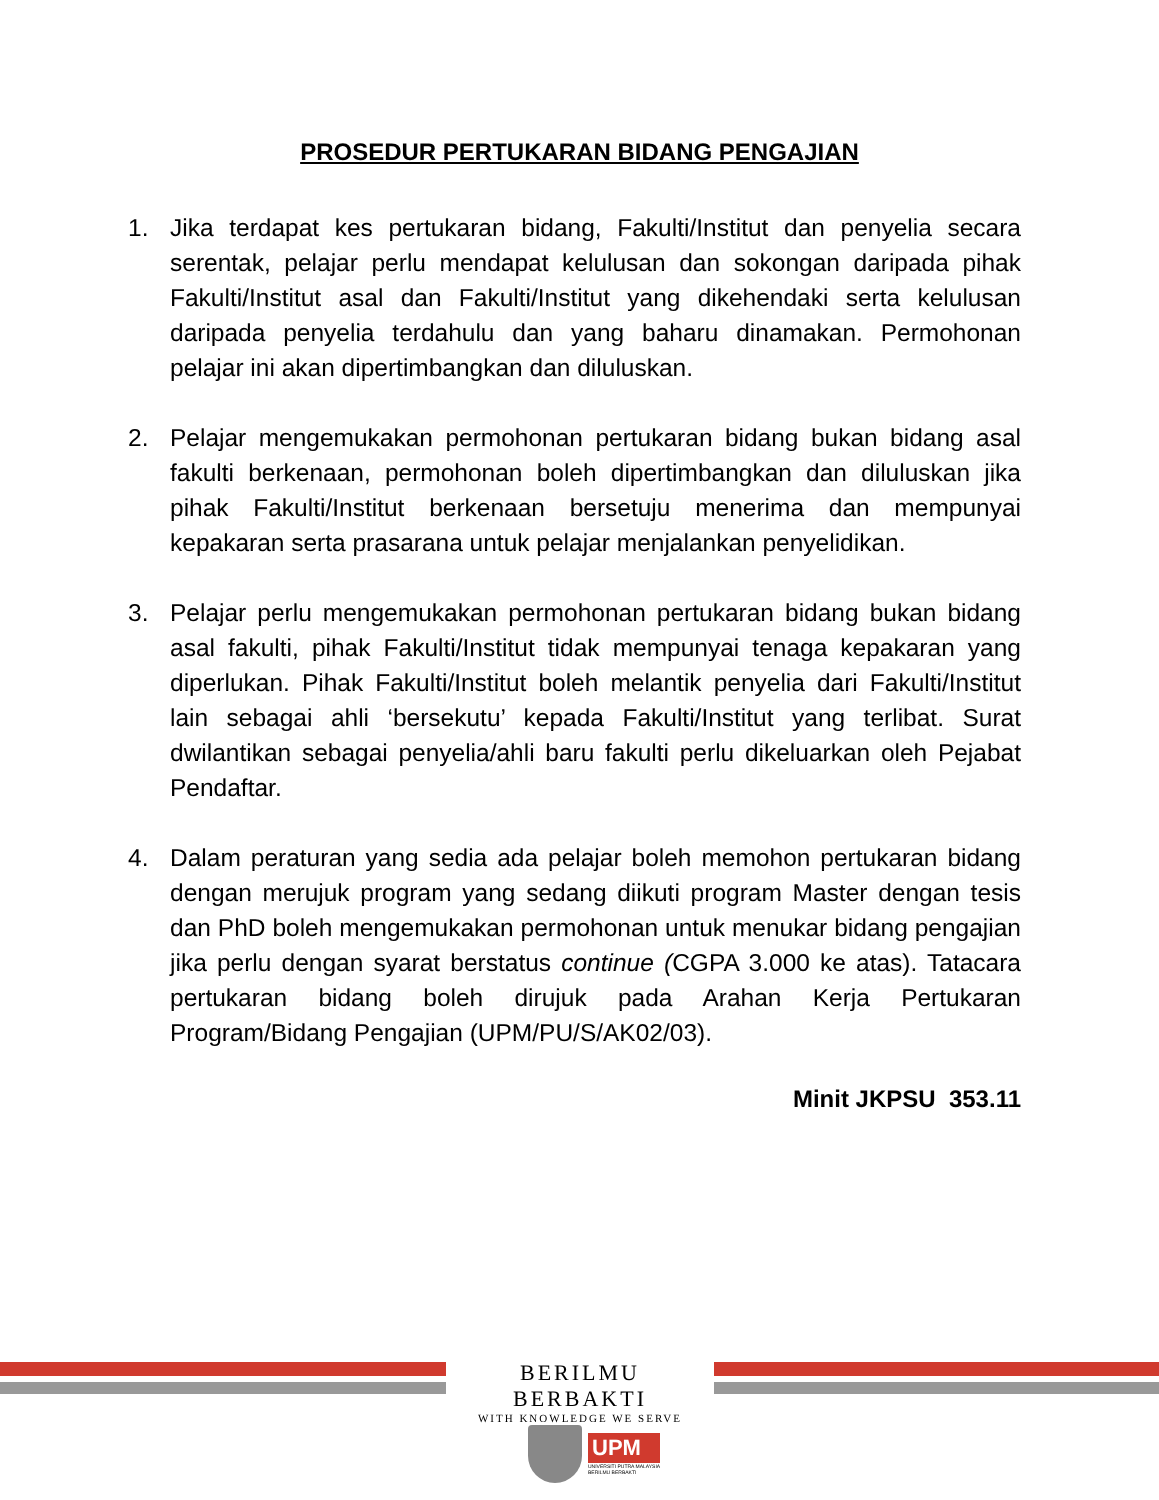PROSEDUR PERTUKARAN BIDANG PENGAJIAN
1. Jika terdapat kes pertukaran bidang, Fakulti/Institut dan penyelia secara serentak, pelajar perlu mendapat kelulusan dan sokongan daripada pihak Fakulti/Institut asal dan Fakulti/Institut yang dikehendaki serta kelulusan daripada penyelia terdahulu dan yang baharu dinamakan. Permohonan pelajar ini akan dipertimbangkan dan diluluskan.
2. Pelajar mengemukakan permohonan pertukaran bidang bukan bidang asal fakulti berkenaan, permohonan boleh dipertimbangkan dan diluluskan jika pihak Fakulti/Institut berkenaan bersetuju menerima dan mempunyai kepakaran serta prasarana untuk pelajar menjalankan penyelidikan.
3. Pelajar perlu mengemukakan permohonan pertukaran bidang bukan bidang asal fakulti, pihak Fakulti/Institut tidak mempunyai tenaga kepakaran yang diperlukan. Pihak Fakulti/Institut boleh melantik penyelia dari Fakulti/Institut lain sebagai ahli ‘bersekutu’ kepada Fakulti/Institut yang terlibat. Surat dwilantikan sebagai penyelia/ahli baru fakulti perlu dikeluarkan oleh Pejabat Pendaftar.
4. Dalam peraturan yang sedia ada pelajar boleh memohon pertukaran bidang dengan merujuk program yang sedang diikuti program Master dengan tesis dan PhD boleh mengemukakan permohonan untuk menukar bidang pengajian jika perlu dengan syarat berstatus continue (CGPA 3.000 ke atas). Tatacara pertukaran bidang boleh dirujuk pada Arahan Kerja Pertukaran Program/Bidang Pengajian (UPM/PU/S/AK02/03).
Minit JKPSU 353.11
BERILMU BERBAKTI
WITH KNOWLEDGE WE SERVE
UPM
UNIVERSITI PUTRA MALAYSIA
BERILMU BERBAKTI